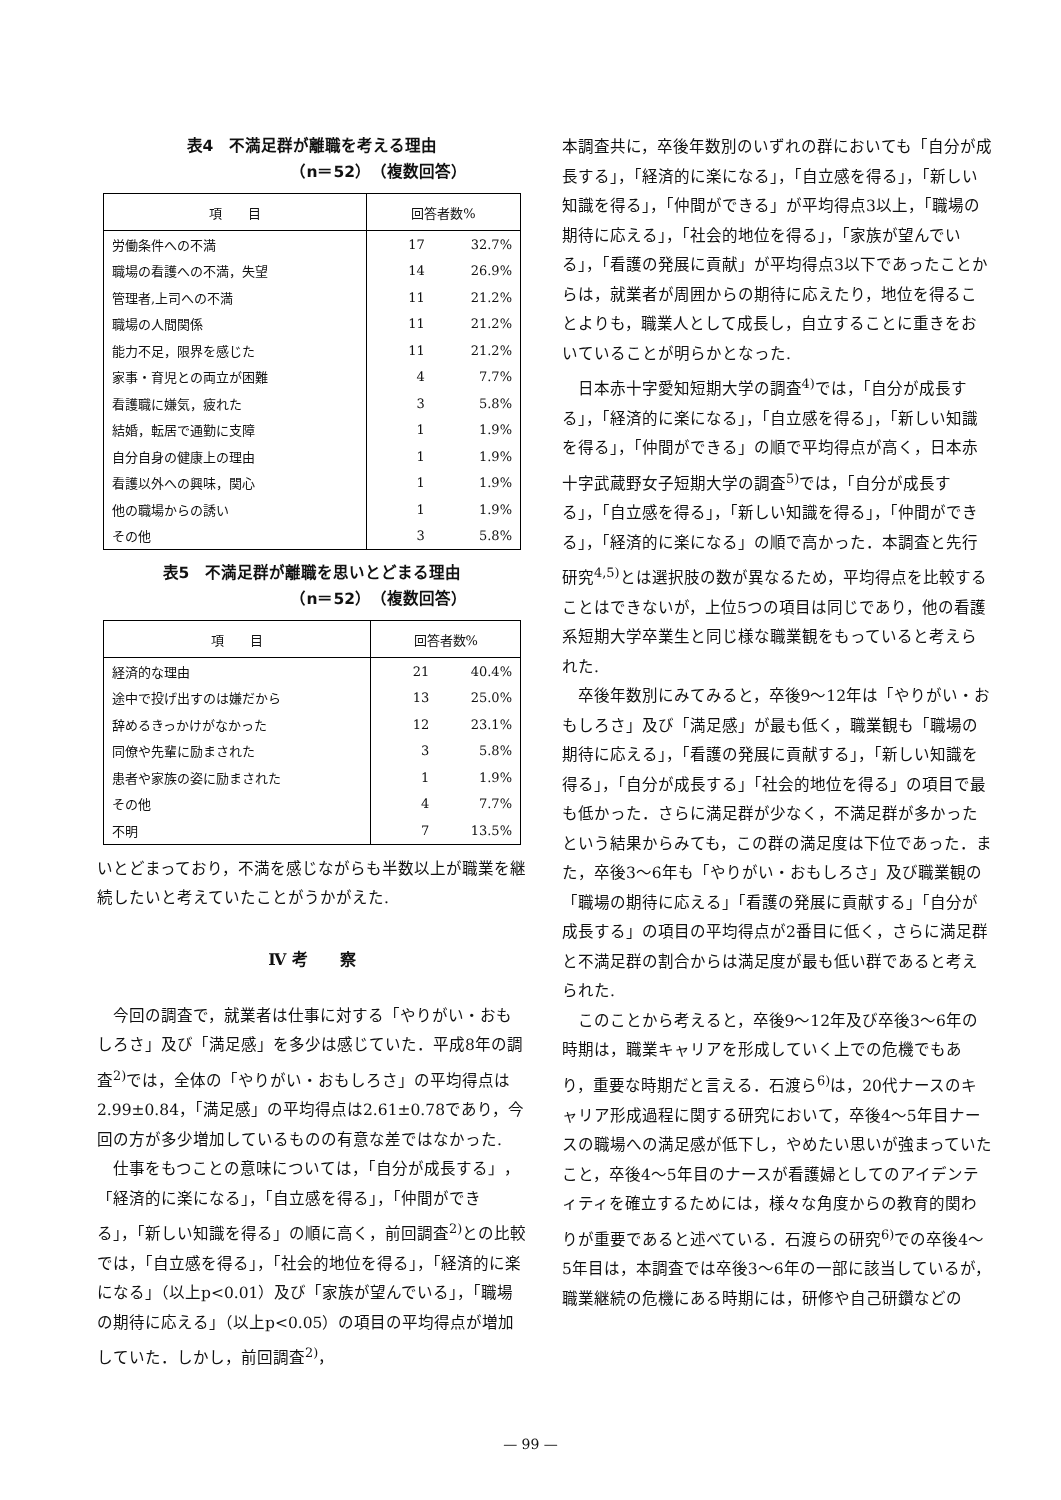表4　不満足群が離職を考える理由
（n＝52）（複数回答）
| 項 目 | 回答者数% | |
| --- | --- | --- |
| 労働条件への不満 | 17 | 32.7% |
| 職場の看護への不満，失望 | 14 | 26.9% |
| 管理者,上司への不満 | 11 | 21.2% |
| 職場の人間関係 | 11 | 21.2% |
| 能力不足，限界を感じた | 11 | 21.2% |
| 家事・育児との両立が困難 | 4 | 7.7% |
| 看護職に嫌気，疲れた | 3 | 5.8% |
| 結婚，転居で通勤に支障 | 1 | 1.9% |
| 自分自身の健康上の理由 | 1 | 1.9% |
| 看護以外への興味，関心 | 1 | 1.9% |
| 他の職場からの誘い | 1 | 1.9% |
| その他 | 3 | 5.8% |
表5　不満足群が離職を思いとどまる理由
（n＝52）（複数回答）
| 項 目 | 回答者数% | |
| --- | --- | --- |
| 経済的な理由 | 21 | 40.4% |
| 途中で投げ出すのは嫌だから | 13 | 25.0% |
| 辞めるきっかけがなかった | 12 | 23.1% |
| 同僚や先輩に励まされた | 3 | 5.8% |
| 患者や家族の姿に励まされた | 1 | 1.9% |
| その他 | 4 | 7.7% |
| 不明 | 7 | 13.5% |
いとどまっており，不満を感じながらも半数以上が職業を継続したいと考えていたことがうかがえた.
Ⅳ 考　　察
今回の調査で，就業者は仕事に対する「やりがい・おもしろさ」及び「満足感」を多少は感じていた．平成8年の調査<sup>2)</sup>では，全体の「やりがい・おもしろさ」の平均得点は2.99±0.84，「満足感」の平均得点は2.61±0.78であり，今回の方が多少増加しているものの有意な差ではなかった.
仕事をもつことの意味については，「自分が成長する」，「経済的に楽になる」，「自立感を得る」，「仲間ができる」，「新しい知識を得る」の順に高く，前回調査<sup>2)</sup>との比較では，「自立感を得る」，「社会的地位を得る」，「経済的に楽になる」（以上p<0.01）及び「家族が望んでいる」，「職場の期待に応える」（以上p<0.05）の項目の平均得点が増加していた．しかし，前回調査<sup>2)</sup>，
本調査共に，卒後年数別のいずれの群においても「自分が成長する」，「経済的に楽になる」，「自立感を得る」，「新しい知識を得る」，「仲間ができる」が平均得点3以上，「職場の期待に応える」，「社会的地位を得る」，「家族が望んでいる」，「看護の発展に貢献」が平均得点3以下であったことからは，就業者が周囲からの期待に応えたり，地位を得ることよりも，職業人として成長し，自立することに重きをおいていることが明らかとなった.
日本赤十字愛知短期大学の調査<sup>4)</sup>では，「自分が成長する」，「経済的に楽になる」，「自立感を得る」，「新しい知識を得る」，「仲間ができる」の順で平均得点が高く，日本赤十字武蔵野女子短期大学の調査<sup>5)</sup>では，「自分が成長する」，「自立感を得る」，「新しい知識を得る」，「仲間ができる」，「経済的に楽になる」の順で高かった．本調査と先行研究<sup>4,5)</sup>とは選択肢の数が異なるため，平均得点を比較することはできないが，上位5つの項目は同じであり，他の看護系短期大学卒業生と同じ様な職業観をもっていると考えられた.
卒後年数別にみてみると，卒後9～12年は「やりがい・おもしろさ」及び「満足感」が最も低く，職業観も「職場の期待に応える」，「看護の発展に貢献する」，「新しい知識を得る」，「自分が成長する」「社会的地位を得る」の項目で最も低かった．さらに満足群が少なく，不満足群が多かったという結果からみても，この群の満足度は下位であった．また，卒後3～6年も「やりがい・おもしろさ」及び職業観の「職場の期待に応える」「看護の発展に貢献する」「自分が成長する」の項目の平均得点が2番目に低く，さらに満足群と不満足群の割合からは満足度が最も低い群であると考えられた.
このことから考えると，卒後9～12年及び卒後3～6年の時期は，職業キャリアを形成していく上での危機でもあり，重要な時期だと言える．石渡ら<sup>6)</sup>は，20代ナースのキャリア形成過程に関する研究において，卒後4～5年目ナースの職場への満足感が低下し，やめたい思いが強まっていたこと，卒後4～5年目のナースが看護婦としてのアイデンティティを確立するためには，様々な角度からの教育的関わりが重要であると述べている．石渡らの研究<sup>6)</sup>での卒後4～5年目は，本調査では卒後3～6年の一部に該当しているが，職業継続の危機にある時期には，研修や自己研鑽などの
— 99 —